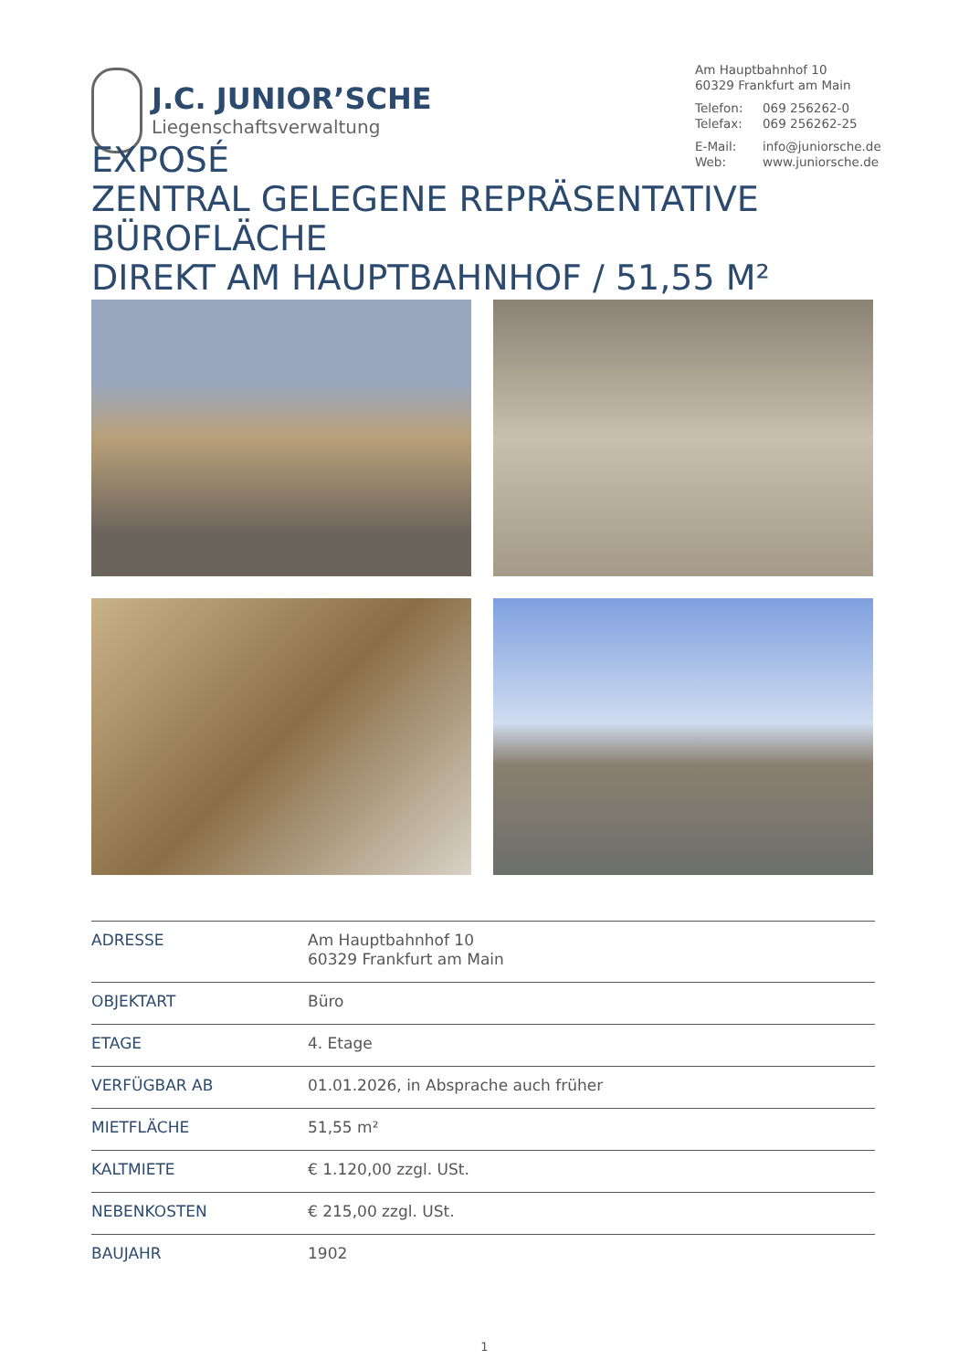J.C. JUNIOR’SCHE
Liegenschaftsverwaltung
Am Hauptbahnhof 10
60329 Frankfurt am Main
Telefon: 069 256262-0
Telefax: 069 256262-25
E-Mail: info@juniorsche.de
Web: www.juniorsche.de
EXPOSÉ
ZENTRAL GELEGENE REPRÄSENTATIVE
BÜROFLÄCHE
DIREKT AM HAUPTBAHNHOF / 51,55 M²
| ADRESSE | Am Hauptbahnhof 10 60329 Frankfurt am Main |
| OBJEKTART | Büro |
| ETAGE | 4. Etage |
| VERFÜGBAR AB | 01.01.2026, in Absprache auch früher |
| MIETFLÄCHE | 51,55 m² |
| KALTMIETE | € 1.120,00 zzgl. USt. |
| NEBENKOSTEN | € 215,00 zzgl. USt. |
| BAUJAHR | 1902 |
1